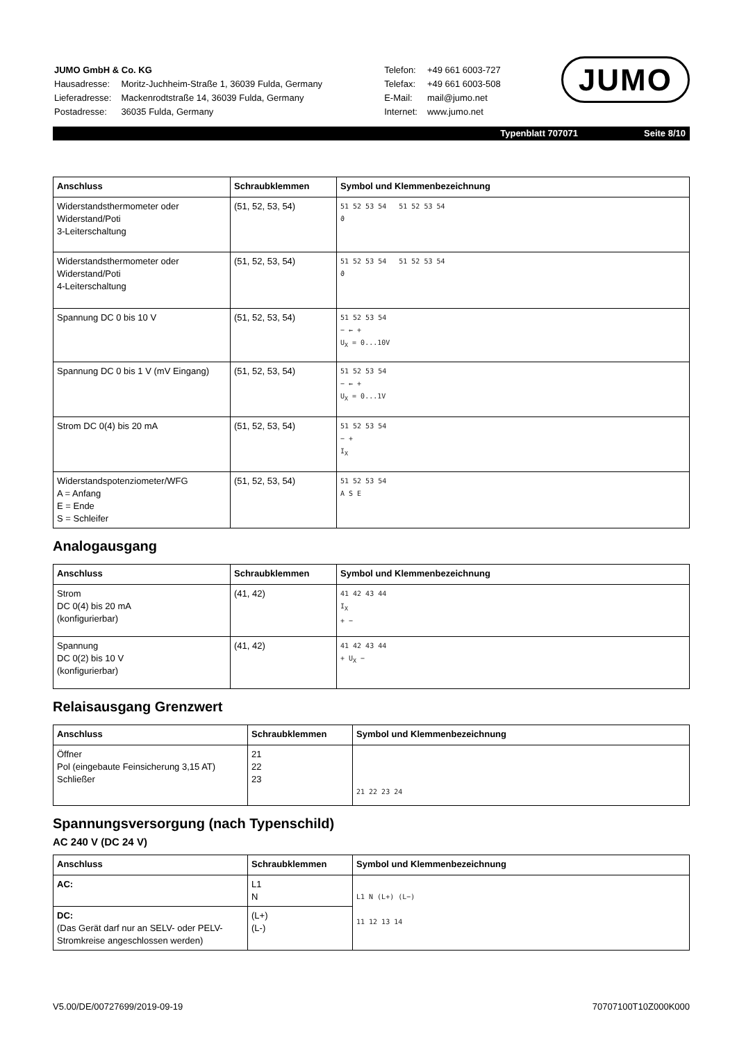| JUMO GmbH & Co. KG | |
| Hausadresse: | Moritz-Juchheim-Straße 1, 36039 Fulda, Germany |
| Lieferadresse: | Mackenrodtstraße 14, 36039 Fulda, Germany |
| Postadresse: | 36035 Fulda, Germany |
| Telefon: | +49 661 6003-727 |
| Telefax: | +49 661 6003-508 |
| E-Mail: | mail@jumo.net |
| Internet: | www.jumo.net |
JUMO
Typenblatt 707071 Seite 8/10
| Anschluss | Schraubklemmen | Symbol und Klemmenbezeichnung |
| --- | --- | --- |
| Widerstandsthermometer oder Widerstand/Poti 3-Leiterschaltung | (51, 52, 53, 54) | 51 52 53 54 51 52 53 54 ϑ |
| Widerstandsthermometer oder Widerstand/Poti 4-Leiterschaltung | (51, 52, 53, 54) | 51 52 53 54 51 52 53 54 ϑ |
| Spannung DC 0 bis 10 V | (51, 52, 53, 54) | 51 52 53 54 − ← + U<sub>X</sub> = 0...10V |
| Spannung DC 0 bis 1 V (mV Eingang) | (51, 52, 53, 54) | 51 52 53 54 − ← + U<sub>X</sub> = 0...1V |
| Strom DC 0(4) bis 20 mA | (51, 52, 53, 54) | 51 52 53 54 − + I<sub>X</sub> |
| Widerstandspotenziometer/WFG A = Anfang E = Ende S = Schleifer | (51, 52, 53, 54) | 51 52 53 54 A S E |
Analogausgang
| Anschluss | Schraubklemmen | Symbol und Klemmenbezeichnung |
| --- | --- | --- |
| Strom DC 0(4) bis 20 mA (konfigurierbar) | (41, 42) | 41 42 43 44 I<sub>X</sub> + − |
| Spannung DC 0(2) bis 10 V (konfigurierbar) | (41, 42) | 41 42 43 44 + U<sub>X</sub> − |
Relaisausgang Grenzwert
| Anschluss | Schraubklemmen | Symbol und Klemmenbezeichnung |
| --- | --- | --- |
| Öffner Pol (eingebaute Feinsicherung 3,15 AT) Schließer | 21 22 23 | 21 22 23 24 |
Spannungsversorgung (nach Typenschild)
AC 240 V (DC 24 V)
| Anschluss | Schraubklemmen | Symbol und Klemmenbezeichnung |
| --- | --- | --- |
| AC: | L1 N | L1 N (L+) (L−) 11 12 13 14 |
| DC: (Das Gerät darf nur an SELV- oder PELV-Stromkreise angeschlossen werden) | (L+) (L-) | |
V5.00/DE/00727699/2019-09-19 70707100T10Z000K000